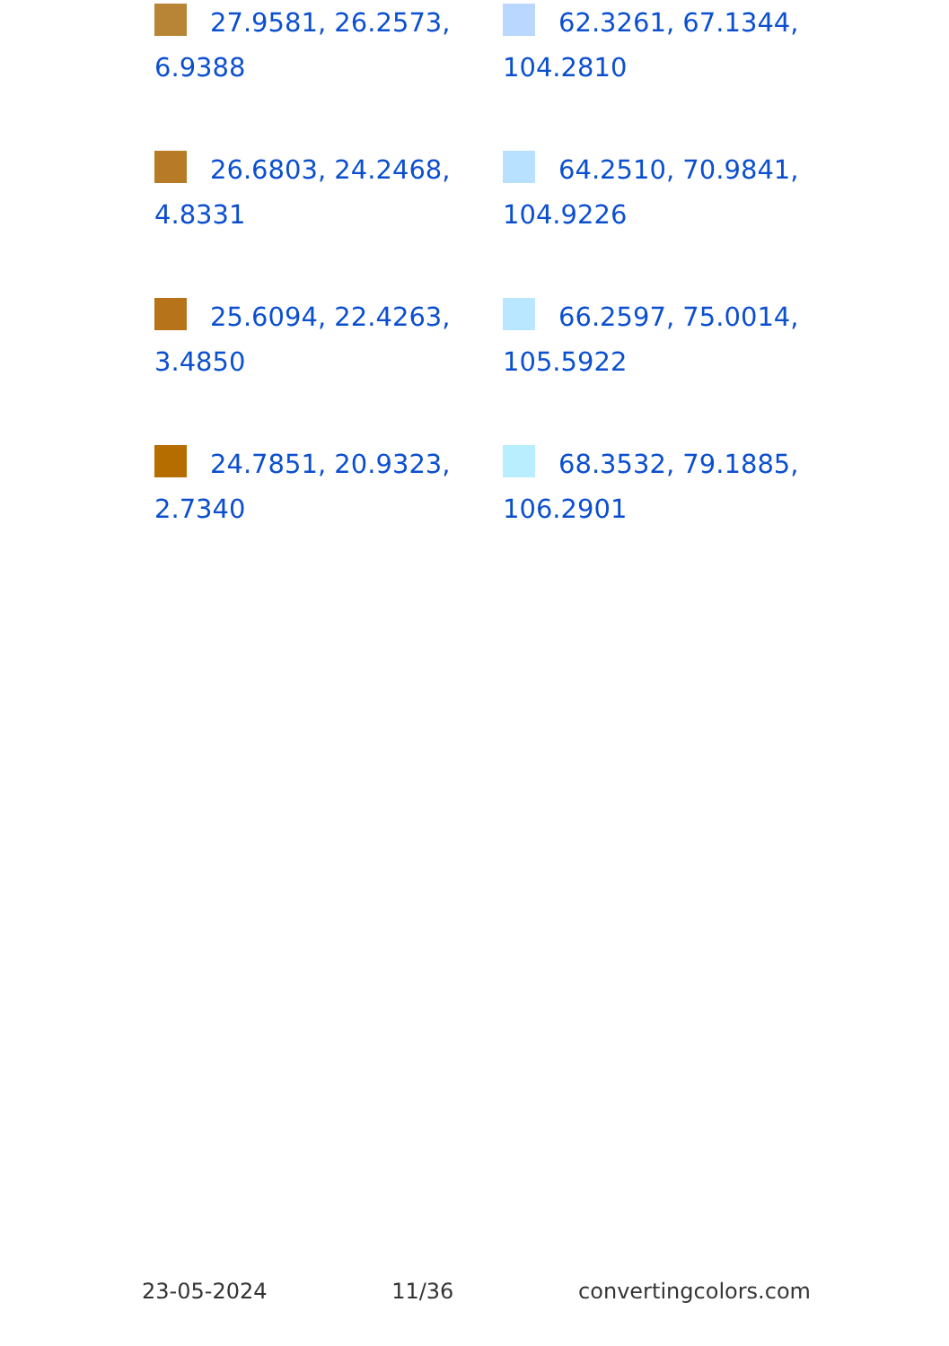27.9581, 26.2573, 6.9388
62.3261, 67.1344, 104.2810
26.6803, 24.2468, 4.8331
64.2510, 70.9841, 104.9226
25.6094, 22.4263, 3.4850
66.2597, 75.0014, 105.5922
24.7851, 20.9323, 2.7340
68.3532, 79.1885, 106.2901
23-05-2024 11/36 convertingcolors.com